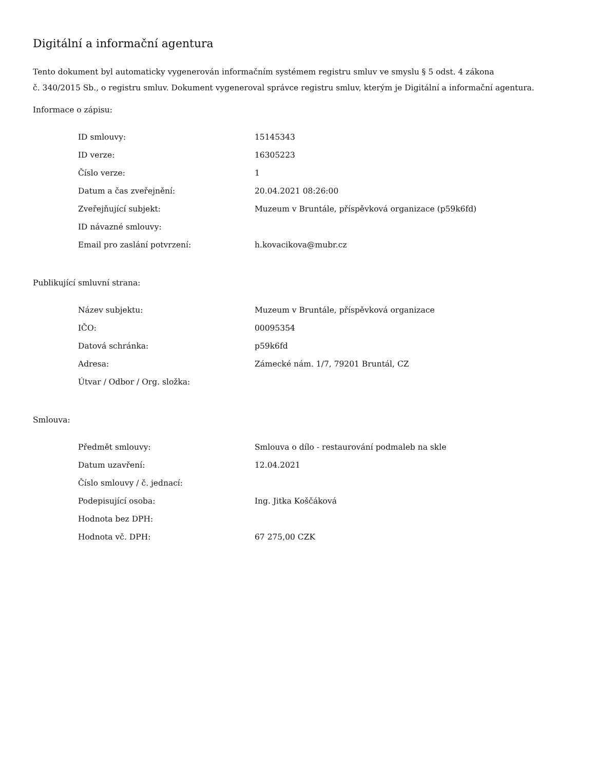Digitální a informační agentura
Tento dokument byl automaticky vygenerován informačním systémem registru smluv ve smyslu § 5 odst. 4 zákona
č. 340/2015 Sb., o registru smluv. Dokument vygeneroval správce registru smluv, kterým je Digitální a informační agentura.
Informace o zápisu:
| ID smlouvy: | 15145343 |
| ID verze: | 16305223 |
| Číslo verze: | 1 |
| Datum a čas zveřejnění: | 20.04.2021 08:26:00 |
| Zveřejňující subjekt: | Muzeum v Bruntále, příspěvková organizace (p59k6fd) |
| ID návazné smlouvy: | |
| Email pro zaslání potvrzení: | h.kovacikova@mubr.cz |
Publikující smluvní strana:
| Název subjektu: | Muzeum v Bruntále, příspěvková organizace |
| IČO: | 00095354 |
| Datová schránka: | p59k6fd |
| Adresa: | Zámecké nám. 1/7, 79201 Bruntál, CZ |
| Útvar / Odbor / Org. složka: | |
Smlouva:
| Předmět smlouvy: | Smlouva o dílo - restaurování podmaleb na skle |
| Datum uzavření: | 12.04.2021 |
| Číslo smlouvy / č. jednací: | |
| Podepisující osoba: | Ing. Jitka Koščáková |
| Hodnota bez DPH: | |
| Hodnota vč. DPH: | 67 275,00 CZK |